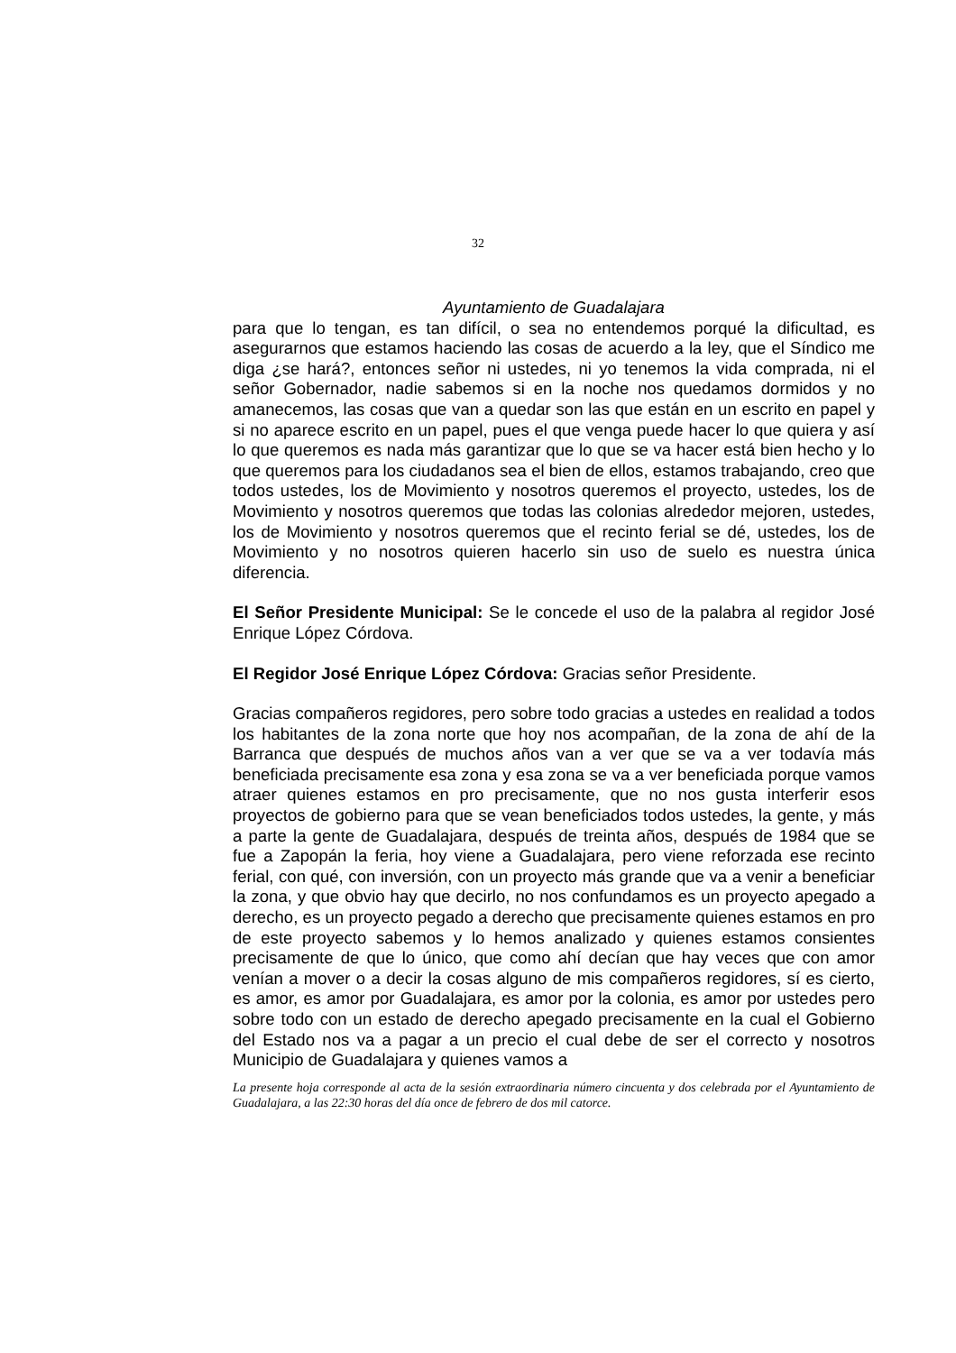32
Ayuntamiento de Guadalajara
para que lo tengan, es tan difícil, o sea no entendemos porqué la dificultad, es asegurarnos que estamos haciendo las cosas de acuerdo a la ley, que el Síndico me diga ¿se hará?, entonces señor ni ustedes, ni yo tenemos la vida comprada, ni el señor Gobernador, nadie sabemos si en la noche nos quedamos dormidos y no amanecemos, las cosas que van a quedar son las que están en un escrito en papel y si no aparece escrito en un papel, pues el que venga puede hacer lo que quiera y así lo que queremos es nada más garantizar que lo que se va hacer está bien hecho y lo que queremos para los ciudadanos sea el bien de ellos, estamos trabajando, creo que todos ustedes, los de Movimiento y nosotros queremos el proyecto, ustedes, los de Movimiento y nosotros queremos que todas las colonias alrededor mejoren, ustedes, los de Movimiento y nosotros queremos que el recinto ferial se dé, ustedes, los de Movimiento y no nosotros quieren hacerlo sin uso de suelo es nuestra única diferencia.
El Señor Presidente Municipal: Se le concede el uso de la palabra al regidor José Enrique López Córdova.
El Regidor José Enrique López Córdova: Gracias señor Presidente.
Gracias compañeros regidores, pero sobre todo gracias a ustedes en realidad a todos los habitantes de la zona norte que hoy nos acompañan, de la zona de ahí de la Barranca que después de muchos años van a ver que se va a ver todavía más beneficiada precisamente esa zona y esa zona se va a ver beneficiada porque vamos atraer quienes estamos en pro precisamente, que no nos gusta interferir esos proyectos de gobierno para que se vean beneficiados todos ustedes, la gente, y más a parte la gente de Guadalajara, después de treinta años, después de 1984 que se fue a Zapopán la feria, hoy viene a Guadalajara, pero viene reforzada ese recinto ferial, con qué, con inversión, con un proyecto más grande que va a venir a beneficiar la zona, y que obvio hay que decirlo, no nos confundamos es un proyecto apegado a derecho, es un proyecto pegado a derecho que precisamente quienes estamos en pro de este proyecto sabemos y lo hemos analizado y quienes estamos consientes precisamente de que lo único, que como ahí decían que hay veces que con amor venían a mover o a decir la cosas alguno de mis compañeros regidores, sí es cierto, es amor, es amor por Guadalajara, es amor por la colonia, es amor por ustedes pero sobre todo con un estado de derecho apegado precisamente en la cual el Gobierno del Estado nos va a pagar a un precio el cual debe de ser el correcto y nosotros Municipio de Guadalajara y quienes vamos a
La presente hoja corresponde al acta de la sesión extraordinaria número cincuenta y dos celebrada por el Ayuntamiento de Guadalajara, a las 22:30 horas del día once de febrero de dos mil catorce.